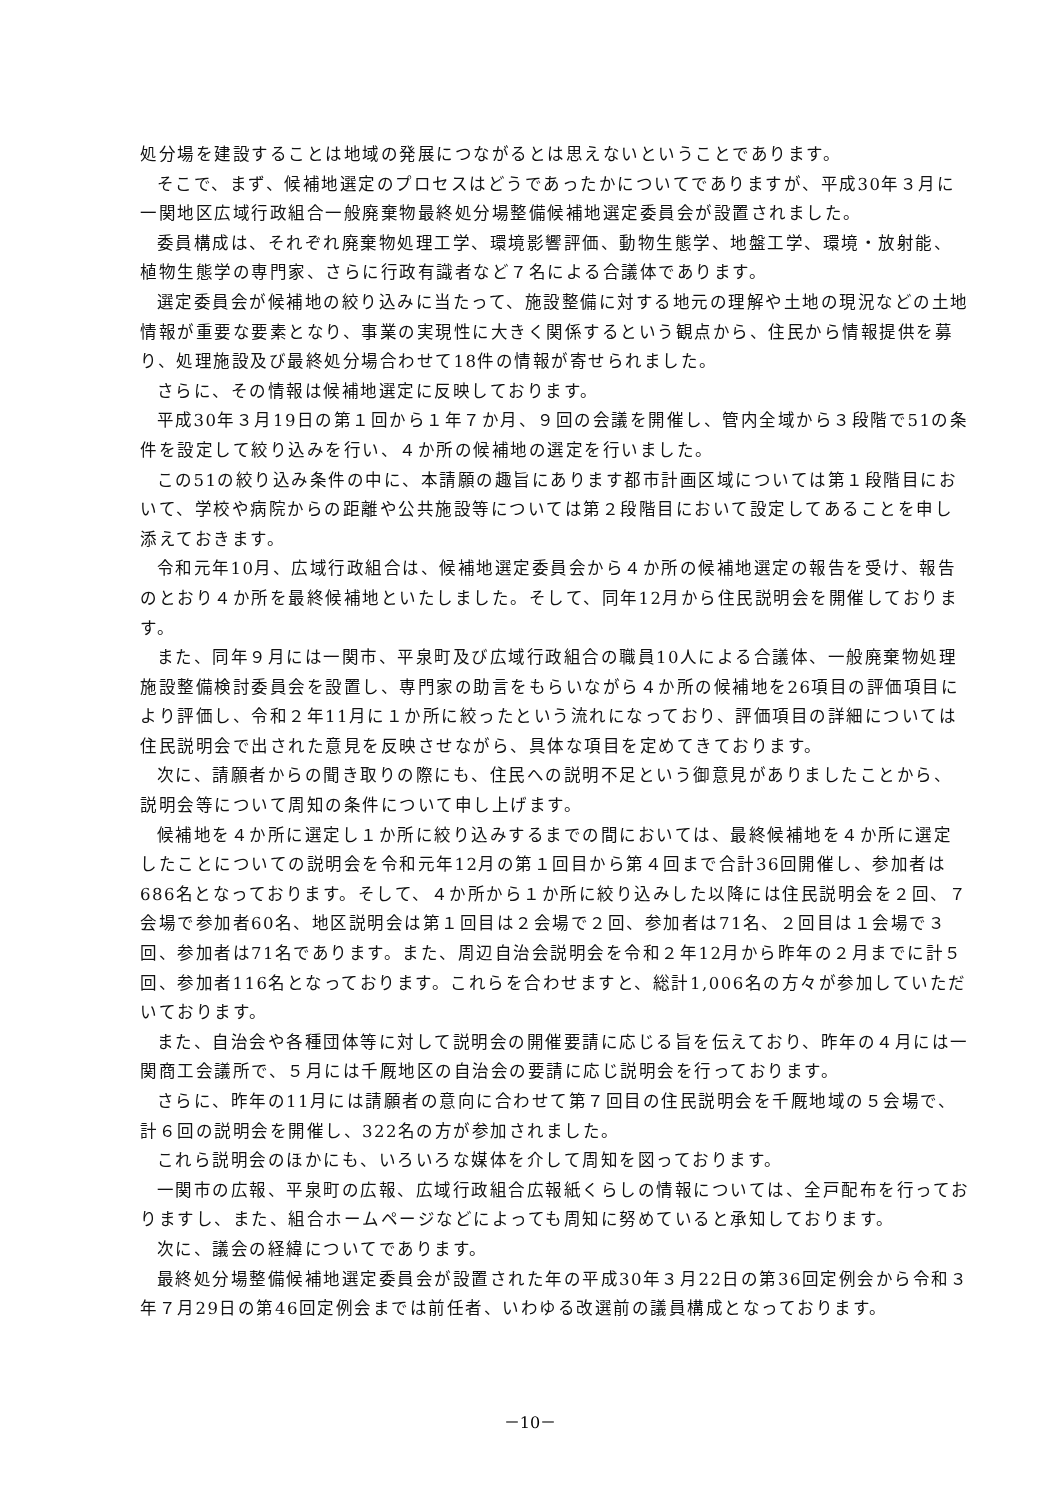処分場を建設することは地域の発展につながるとは思えないということであります。
そこで、まず、候補地選定のプロセスはどうであったかについてでありますが、平成30年３月に一関地区広域行政組合一般廃棄物最終処分場整備候補地選定委員会が設置されました。
委員構成は、それぞれ廃棄物処理工学、環境影響評価、動物生態学、地盤工学、環境・放射能、植物生態学の専門家、さらに行政有識者など７名による合議体であります。
選定委員会が候補地の絞り込みに当たって、施設整備に対する地元の理解や土地の現況などの土地情報が重要な要素となり、事業の実現性に大きく関係するという観点から、住民から情報提供を募り、処理施設及び最終処分場合わせて18件の情報が寄せられました。
さらに、その情報は候補地選定に反映しております。
平成30年３月19日の第１回から１年７か月、９回の会議を開催し、管内全域から３段階で51の条件を設定して絞り込みを行い、４か所の候補地の選定を行いました。
この51の絞り込み条件の中に、本請願の趣旨にあります都市計画区域については第１段階目において、学校や病院からの距離や公共施設等については第２段階目において設定してあることを申し添えておきます。
令和元年10月、広域行政組合は、候補地選定委員会から４か所の候補地選定の報告を受け、報告のとおり４か所を最終候補地といたしました。そして、同年12月から住民説明会を開催しております。
また、同年９月には一関市、平泉町及び広域行政組合の職員10人による合議体、一般廃棄物処理施設整備検討委員会を設置し、専門家の助言をもらいながら４か所の候補地を26項目の評価項目により評価し、令和２年11月に１か所に絞ったという流れになっており、評価項目の詳細については住民説明会で出された意見を反映させながら、具体な項目を定めてきております。
次に、請願者からの聞き取りの際にも、住民への説明不足という御意見がありましたことから、説明会等について周知の条件について申し上げます。
候補地を４か所に選定し１か所に絞り込みするまでの間においては、最終候補地を４か所に選定したことについての説明会を令和元年12月の第１回目から第４回まで合計36回開催し、参加者は686名となっております。そして、４か所から１か所に絞り込みした以降には住民説明会を２回、７会場で参加者60名、地区説明会は第１回目は２会場で２回、参加者は71名、２回目は１会場で３回、参加者は71名であります。また、周辺自治会説明会を令和２年12月から昨年の２月までに計５回、参加者116名となっております。これらを合わせますと、総計1,006名の方々が参加していただいております。
また、自治会や各種団体等に対して説明会の開催要請に応じる旨を伝えており、昨年の４月には一関商工会議所で、５月には千厩地区の自治会の要請に応じ説明会を行っております。
さらに、昨年の11月には請願者の意向に合わせて第７回目の住民説明会を千厩地域の５会場で、計６回の説明会を開催し、322名の方が参加されました。
これら説明会のほかにも、いろいろな媒体を介して周知を図っております。
一関市の広報、平泉町の広報、広域行政組合広報紙くらしの情報については、全戸配布を行っておりますし、また、組合ホームページなどによっても周知に努めていると承知しております。
次に、議会の経緯についてであります。
最終処分場整備候補地選定委員会が設置された年の平成30年３月22日の第36回定例会から令和３年７月29日の第46回定例会までは前任者、いわゆる改選前の議員構成となっております。
－10－